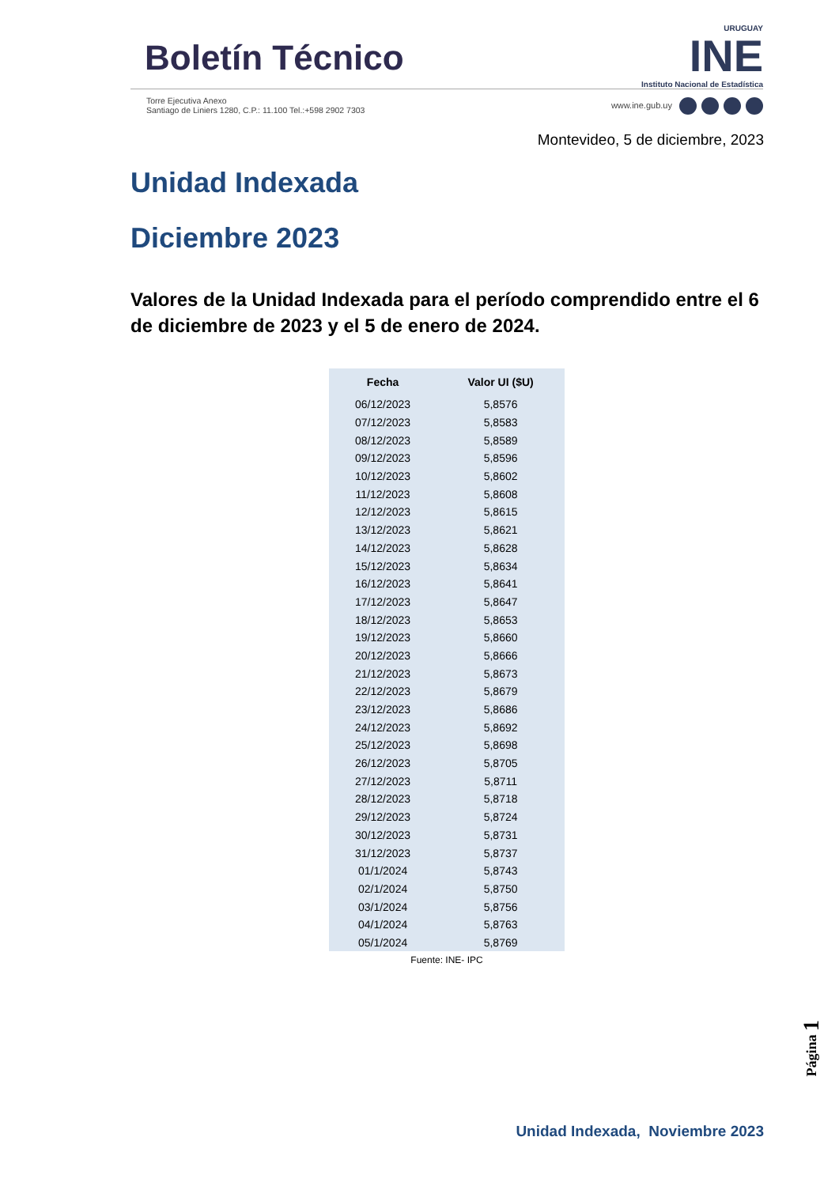Boletín Técnico
URUGUAY
INE
Instituto Nacional de Estadística
Torre Ejecutiva Anexo
Santiago de Liniers 1280, C.P.: 11.100 Tel.:+598 2902 7303
www.ine.gub.uy
Montevideo, 5 de diciembre, 2023
Unidad Indexada
Diciembre 2023
Valores de la Unidad Indexada para el período comprendido entre el 6 de diciembre de 2023 y el 5 de enero de 2024.
| Fecha | Valor UI ($U) |
| --- | --- |
| 06/12/2023 | 5,8576 |
| 07/12/2023 | 5,8583 |
| 08/12/2023 | 5,8589 |
| 09/12/2023 | 5,8596 |
| 10/12/2023 | 5,8602 |
| 11/12/2023 | 5,8608 |
| 12/12/2023 | 5,8615 |
| 13/12/2023 | 5,8621 |
| 14/12/2023 | 5,8628 |
| 15/12/2023 | 5,8634 |
| 16/12/2023 | 5,8641 |
| 17/12/2023 | 5,8647 |
| 18/12/2023 | 5,8653 |
| 19/12/2023 | 5,8660 |
| 20/12/2023 | 5,8666 |
| 21/12/2023 | 5,8673 |
| 22/12/2023 | 5,8679 |
| 23/12/2023 | 5,8686 |
| 24/12/2023 | 5,8692 |
| 25/12/2023 | 5,8698 |
| 26/12/2023 | 5,8705 |
| 27/12/2023 | 5,8711 |
| 28/12/2023 | 5,8718 |
| 29/12/2023 | 5,8724 |
| 30/12/2023 | 5,8731 |
| 31/12/2023 | 5,8737 |
| 01/1/2024 | 5,8743 |
| 02/1/2024 | 5,8750 |
| 03/1/2024 | 5,8756 |
| 04/1/2024 | 5,8763 |
| 05/1/2024 | 5,8769 |
Fuente: INE- IPC
Página 1
Unidad Indexada, Noviembre 2023